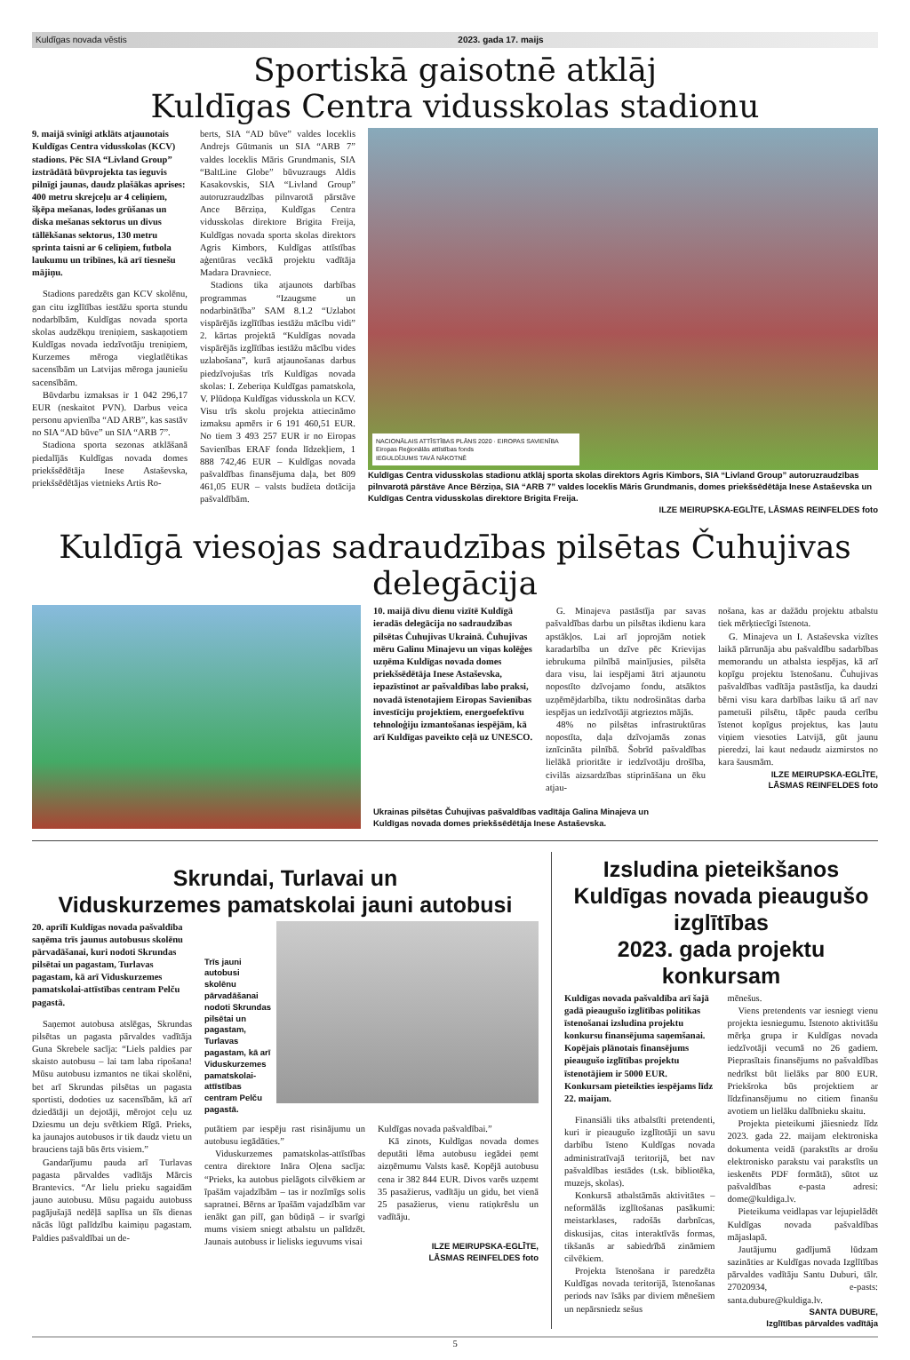Kuldīgas novada vēstis 2023. gada 17. maijs
Sportiskā gaisotnē atklāj
Kuldīgas Centra vidusskolas stadionu
9. maijā svinīgi atklāts atjaunotais Kuldīgas Centra vidusskolas (KCV) stadions. Pēc SIA “Livland Group” izstrādātā būvprojekta tas ieguvis pilnīgi jaunas, daudz plašākas aprises: 400 metru skrejceļu ar 4 celiņiem, šķēpa mešanas, lodes grūšanas un diska mešanas sektorus un divus tāllēkšanas sektorus, 130 metru sprinta taisni ar 6 celiņiem, futbola laukumu un tribīnes, kā arī tiesnešu mājiņu.
Stadions paredzēts gan KCV skolēnu, gan citu izglītības iestāžu sporta stundu nodarbībām, Kuldīgas novada sporta skolas audzēkņu treniņiem, saskaņotiem Kuldīgas novada iedzīvotāju treniņiem, Kurzemes mēroga vieglatlētikas sacensībām un Latvijas mēroga jauniešu sacensībām.
Būvdarbu izmaksas ir 1 042 296,17 EUR (neskaitot PVN). Darbus veica personu apvienība “AD ARB”, kas sastāv no SIA “AD būve” un SIA “ARB 7”.
Stadiona sporta sezonas atklāšanā piedalījās Kuldīgas novada domes priekšsēdētāja Inese Astaševska, priekšsēdētājas vietnieks Artis Ro-
berts, SIA “AD būve” valdes loceklis Andrejs Gūtmanis un SIA “ARB 7” valdes loceklis Māris Grundmanis, SIA “BaltLine Globe” būvuzraugs Aldis Kasakovskis, SIA “Livland Group” autoruzraudzības pilnvarotā pārstāve Ance Bērziņa, Kuldīgas Centra vidusskolas direktore Brigita Freija, Kuldīgas novada sporta skolas direktors Agris Kimbors, Kuldīgas attīstības aģentūras vecākā projektu vadītāja Madara Dravniece.
Stadions tika atjaunots darbības programmas “Izaugsme un nodarbinātība” SAM 8.1.2 “Uzlabot vispārējās izglītības iestāžu mācību vidi” 2. kārtas projektā “Kuldīgas novada vispārējās izglītības iestāžu mācību vides uzlabošana”, kurā atjaunošanas darbus piedzīvojušas trīs Kuldīgas novada skolas: I. Zeberiņa Kuldīgas pamatskola, V. Plūdoņa Kuldīgas vidusskola un KCV. Visu trīs skolu projekta attiecināmo izmaksu apmērs ir 6 191 460,51 EUR. No tiem 3 493 257 EUR ir no Eiropas Savienības ERAF fonda līdzekļiem, 1 888 742,46 EUR – Kuldīgas novada pašvaldības finansējuma daļa, bet 809 461,05 EUR – valsts budžeta dotācija pašvaldībām.
NACIONĀLAIS ATTĪSTĪBAS PLĀNS 2020 · EIROPAS SAVIENĪBA Eiropas Reģionālās attīstības fonds
IEGULDĪJUMS TAVĀ NĀKOTNĒ
Kuldīgas Centra vidusskolas stadionu atklāj sporta skolas direktors Agris Kimbors, SIA “Livland Group” autoruzraudzības pilnvarotā pārstāve Ance Bērziņa, SIA “ARB 7” valdes loceklis Māris Grundmanis, domes priekšsēdētāja Inese Astaševska un Kuldīgas Centra vidusskolas direktore Brigita Freija.
ILZE MEIRUPSKA-EGLĪTE, LĀSMAS REINFELDES foto
Kuldīgā viesojas sadraudzības pilsētas Čuhujivas delegācija
10. maijā divu dienu vizītē Kuldīgā ieradās delegācija no sadraudzības pilsētas Čuhujivas Ukrainā. Čuhujivas mēru Galinu Minajevu un viņas kolēģes uzņēma Kuldīgas novada domes priekšsēdētāja Inese Astaševska, iepazīstinot ar pašvaldības labo praksi, novadā īstenotajiem Eiropas Savienības investīciju projektiem, energoefektīvu tehnoloģiju izmantošanas iespējām, kā arī Kuldīgas paveikto ceļā uz UNESCO.
G. Minajeva pastāstīja par savas pašvaldības darbu un pilsētas ikdienu kara apstākļos. Lai arī joprojām notiek karadarbība un dzīve pēc Krievijas iebrukuma pilnībā mainījusies, pilsēta dara visu, lai iespējami ātri atjaunotu nopostīto dzīvojamo fondu, atsāktos uzņēmējdarbība, tiktu nodrošinātas darba iespējas un iedzīvotāji atgrieztos mājās.
48% no pilsētas infrastruktūras nopostīta, daļa dzīvojamās zonas iznīcināta pilnībā. Šobrīd pašvaldības lielākā prioritāte ir iedzīvotāju drošība, civilās aizsardzības stiprināšana un ēku atjau-
nošana, kas ar dažādu projektu atbalstu tiek mērķtiecīgi īstenota.
G. Minajeva un I. Astaševska vizītes laikā pārrunāja abu pašvaldību sadarbības memorandu un atbalsta iespējas, kā arī kopīgu projektu īstenošanu. Čuhujivas pašvaldības vadītāja pastāstīja, ka daudzi bērni visu kara darbības laiku tā arī nav pametuši pilsētu, tāpēc pauda cerību īstenot kopīgus projektus, kas ļautu viņiem viesoties Latvijā, gūt jaunu pieredzi, lai kaut nedaudz aizmirstos no kara šausmām.
ILZE MEIRUPSKA-EGLĪTE,
LĀSMAS REINFELDES foto
Ukrainas pilsētas Čuhujivas pašvaldības vadītāja Galina Minajeva un
Kuldīgas novada domes priekšsēdētāja Inese Astaševska.
Skrundai, Turlavai un
Viduskurzemes pamatskolai jauni autobusi
20. aprīlī Kuldīgas novada pašvaldība saņēma trīs jaunus autobusus skolēnu pārvadāšanai, kuri nodoti Skrundas pilsētai un pagastam, Turlavas pagastam, kā arī Viduskurzemes pamatskolai-attīstības centram Pelču pagastā.
Saņemot autobusa atslēgas, Skrundas pilsētas un pagasta pārvaldes vadītāja Guna Skrebele sacīja: “Liels paldies par skaisto autobusu – lai tam laba ripošana! Mūsu autobusu izmantos ne tikai skolēni, bet arī Skrundas pilsētas un pagasta sportisti, dodoties uz sacensībām, kā arī dziedātāji un dejotāji, mērojot ceļu uz Dziesmu un deju svētkiem Rīgā. Prieks, ka jaunajos autobusos ir tik daudz vietu un brauciens tajā būs ērts visiem.”
Gandarījumu pauda arī Turlavas pagasta pārvaldes vadītājs Mārcis Brantevics. “Ar lielu prieku sagaidām jauno autobusu. Mūsu pagaidu autobuss pagājušajā nedēļā saplīsa un šīs dienas nācās lūgt palīdzību kaimiņu pagastam. Paldies pašvaldībai un de-
Trīs jauni autobusi skolēnu pārvadāšanai nodoti Skrundas pilsētai un pagastam, Turlavas pagastam, kā arī Viduskurzemes pamatskolai-attīstības centram Pelču pagastā.
putātiem par iespēju rast risinājumu un autobusu iegādāties.”
Viduskurzemes pamatskolas-attīstības centra direktore Ināra Oļena sacīja: “Prieks, ka autobus pielāgots cilvēkiem ar īpašām vajadzībām – tas ir nozīmīgs solis sapratnei. Bērns ar īpašām vajadzībām var ienākt gan pilī, gan būdiņā – ir svarīgi mums visiem sniegt atbalstu un palīdzēt. Jaunais autobuss ir lielisks ieguvums visai
Kuldīgas novada pašvaldībai.”
Kā zinots, Kuldīgas novada domes deputāti lēma autobusu iegādei ņemt aizņēmumu Valsts kasē. Kopējā autobusu cena ir 382 844 EUR. Divos varēs uzņemt 35 pasažierus, vadītāju un gidu, bet vienā 25 pasažierus, vienu ratiņkrēslu un vadītāju.
ILZE MEIRUPSKA-EGLĪTE,
LĀSMAS REINFELDES foto
Izsludina pieteikšanos
Kuldīgas novada pieaugušo izglītības
2023. gada projektu konkursam
Kuldīgas novada pašvaldība arī šajā gadā pieaugušo izglītības politikas īstenošanai izsludina projektu konkursu finansējuma saņemšanai. Kopējais plānotais finansējums pieaugušo izglītības projektu īstenotājiem ir 5000 EUR. Konkursam pieteikties iespējams līdz 22. maijam.
Finansiāli tiks atbalstīti pretendenti, kuri ir pieaugušo izglītotāji un savu darbību īsteno Kuldīgas novada administratīvajā teritorijā, bet nav pašvaldības iestādes (t.sk. bibliotēka, muzejs, skolas).
Konkursā atbalstāmās aktivitātes – neformālās izglītošanas pasākumi: meistarklases, radošās darbnīcas, diskusijas, citas interaktīvās formas, tikšanās ar sabiedrībā zināmiem cilvēkiem.
Projekta īstenošana ir paredzēta Kuldīgas novada teritorijā, īstenošanas periods nav īsāks par diviem mēnešiem un nepārsniedz sešus
mēnešus.
Viens pretendents var iesniegt vienu projekta iesniegumu. Īstenoto aktivitāšu mērķa grupa ir Kuldīgas novada iedzīvotāji vecumā no 26 gadiem. Pieprasītais finansējums no pašvaldības nedrīkst būt lielāks par 800 EUR. Priekšroka būs projektiem ar līdzfinansējumu no citiem finanšu avotiem un lielāku dalībnieku skaitu.
Projekta pieteikumi jāiesniedz līdz 2023. gada 22. maijam elektroniska dokumenta veidā (parakstīts ar drošu elektronisko parakstu vai parakstīts un ieskenēts PDF formātā), sūtot uz pašvaldības e-pasta adresi: dome@kuldiga.lv.
Pieteikuma veidlapas var lejupielādēt Kuldīgas novada pašvaldības mājaslapā.
Jautājumu gadījumā lūdzam sazināties ar Kuldīgas novada Izglītības pārvaldes vadītāju Santu Duburi, tālr. 27020934, e-pasts: santa.dubure@kuldiga.lv.
SANTA DUBURE,
Izglītības pārvaldes vadītāja
5